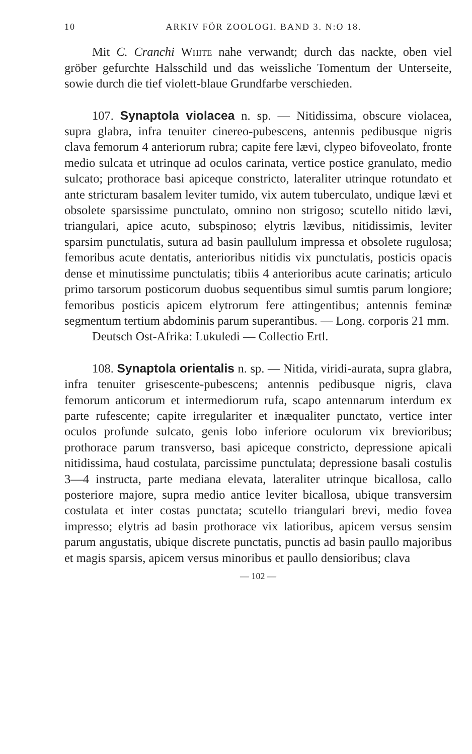10 ARKIV FÖR ZOOLOGI. BAND 3. N:O 18.
Mit C. Cranchi White nahe verwandt; durch das nackte, oben viel gröber gefurchte Halsschild und das weissliche Tomentum der Unterseite, sowie durch die tief violett-blaue Grundfarbe verschieden.
107. Synaptola violacea n. sp. — Nitidissima, obscure violacea, supra glabra, infra tenuiter cinereo-pubescens, antennis pedibusque nigris clava femorum 4 anteriorum rubra; capite fere lævi, clypeo bifoveolato, fronte medio sulcata et utrinque ad oculos carinata, vertice postice granulato, medio sulcato; prothorace basi apiceque constricto, lateraliter utrinque rotundato et ante stricturam basalem leviter tumido, vix autem tuberculato, undique lævi et obsolete sparsissime punctulato, omnino non strigoso; scutello nitido lævi, triangulari, apice acuto, subspinoso; elytris lævibus, nitidissimis, leviter sparsim punctulatis, sutura ad basin paullulum impressa et obsolete rugulosa; femoribus acute dentatis, anterioribus nitidis vix punctulatis, posticis opacis dense et minutissime punctulatis; tibiis 4 anterioribus acute carinatis; articulo primo tarsorum posticorum duobus sequentibus simul sumtis parum longiore; femoribus posticis apicem elytrorum fere attingentibus; antennis feminæ segmentum tertium abdominis parum superantibus. — Long. corporis 21 mm.
Deutsch Ost-Afrika: Lukuledi — Collectio Ertl.
108. Synaptola orientalis n. sp. — Nitida, viridi-aurata, supra glabra, infra tenuiter grisescente-pubescens; antennis pedibusque nigris, clava femorum anticorum et intermediorum rufa, scapo antennarum interdum ex parte rufescente; capite irregulariter et inæqualiter punctato, vertice inter oculos profunde sulcato, genis lobo inferiore oculorum vix brevioribus; prothorace parum transverso, basi apiceque constricto, depressione apicali nitidissima, haud costulata, parcissime punctulata; depressione basali costulis 3—4 instructa, parte mediana elevata, lateraliter utrinque bicallosa, callo posteriore majore, supra medio antice leviter bicallosa, ubique transversim costulata et inter costas punctata; scutello triangulari brevi, medio fovea impresso; elytris ad basin prothorace vix latioribus, apicem versus sensim parum angustatis, ubique discrete punctatis, punctis ad basin paullo majoribus et magis sparsis, apicem versus minoribus et paullo densioribus; clava
— 102 —